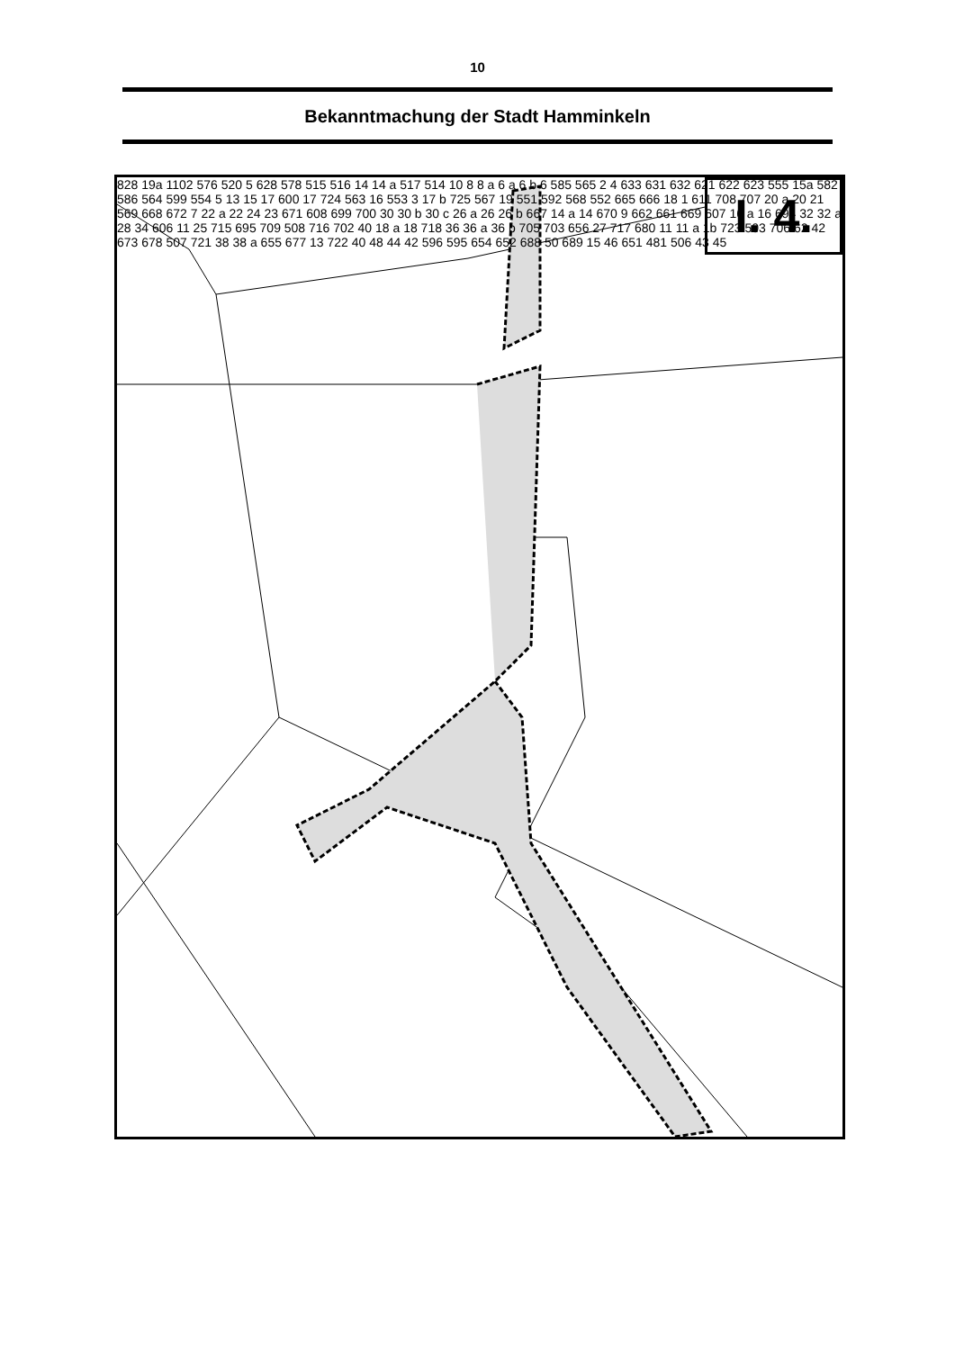10
Bekanntmachung der Stadt Hamminkeln
I. 4.
828 19a 1102 576 520 5 628 578 515 516 14 14 a 517 514 10 8 8 a 6 a 6 b 6 585 565 2 4 633 631 632 621 622 623 555 15a 582 586 564 599 554 5 13 15 17 600 17 724 563 16 553 3 17 b 725 567 19 551 592 568 552 665 666 18 1 611 708 707 20 a 20 21 569 668 672 7 22 a 22 24 23 671 608 699 700 30 30 b 30 c 26 a 26 26 b 667 14 a 14 670 9 662 661 669 607 16 a 16 694 32 32 a 28 34 606 11 25 715 695 709 508 716 702 40 18 a 18 718 36 36 a 36 b 705 703 656 27 717 680 11 11 a 1b 723 503 706 62 42 673 678 507 721 38 38 a 655 677 13 722 40 48 44 42 596 595 654 652 688 50 689 15 46 651 481 506 43 45